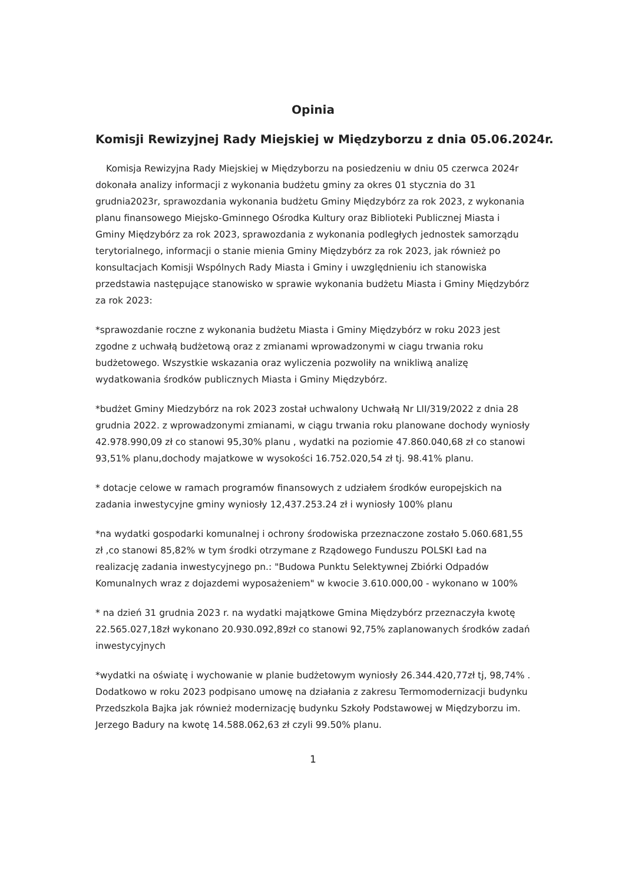Opinia
Komisji Rewizyjnej Rady Miejskiej w Międzyborzu z dnia 05.06.2024r.
Komisja Rewizyjna Rady Miejskiej w Międzyborzu na posiedzeniu w dniu 05 czerwca 2024r dokonała analizy informacji z wykonania budżetu gminy za okres 01 stycznia do 31 grudnia2023r, sprawozdania wykonania budżetu Gminy Międzybórz za rok 2023, z wykonania planu finansowego Miejsko-Gminnego Ośrodka Kultury oraz Biblioteki Publicznej Miasta i Gminy Międzybórz za rok 2023, sprawozdania z wykonania podległych jednostek samorządu terytorialnego, informacji o stanie mienia Gminy Międzybórz za rok 2023, jak również po konsultacjach Komisji Wspólnych Rady Miasta i Gminy i uwzględnieniu ich stanowiska przedstawia następujące stanowisko w sprawie wykonania budżetu Miasta i Gminy Międzybórz za rok 2023:
*sprawozdanie roczne z wykonania budżetu Miasta i Gminy Międzybórz w roku 2023 jest zgodne z uchwałą budżetową oraz z zmianami wprowadzonymi w ciagu trwania roku budżetowego. Wszystkie wskazania oraz wyliczenia pozwoliły na wnikliwą analizę wydatkowania środków publicznych Miasta i Gminy Międzybórz.
*budżet Gminy Miedzybórz na rok 2023 został uchwalony Uchwałą Nr LII/319/2022 z dnia 28 grudnia 2022. z wprowadzonymi zmianami, w ciągu trwania roku planowane dochody wyniosły 42.978.990,09 zł co stanowi 95,30% planu , wydatki na poziomie 47.860.040,68 zł co stanowi 93,51% planu,dochody majatkowe w wysokości 16.752.020,54 zł tj. 98.41% planu.
* dotacje celowe w ramach programów finansowych z udziałem środków europejskich na zadania inwestycyjne gminy wyniosły 12,437.253.24 zł i wyniosły 100% planu
*na wydatki gospodarki komunalnej i ochrony środowiska przeznaczone zostało 5.060.681,55 zł ,co stanowi 85,82% w tym środki otrzymane z Rządowego Funduszu POLSKI Ład na realizację zadania inwestycyjnego pn.: "Budowa Punktu Selektywnej Zbiórki Odpadów Komunalnych wraz z dojazdemi wyposażeniem" w kwocie 3.610.000,00 - wykonano w 100%
* na dzień 31 grudnia 2023 r. na wydatki majątkowe Gmina Międzybórz przeznaczyła kwotę 22.565.027,18zł wykonano 20.930.092,89zł co stanowi 92,75% zaplanowanych środków zadań inwestycyjnych
*wydatki na oświatę i wychowanie w planie budżetowym wyniosły 26.344.420,77zł tj, 98,74% . Dodatkowo w roku 2023 podpisano umowę na działania z zakresu Termomodernizacji budynku Przedszkola Bajka jak również modernizację budynku Szkoły Podstawowej w Międzyborzu im. Jerzego Badury na kwotę 14.588.062,63 zł czyli 99.50% planu.
1